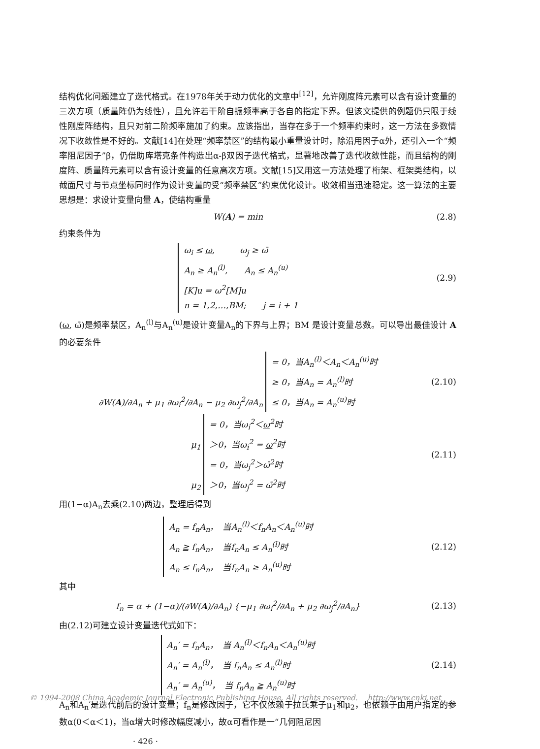结构优化问题建立了迭代格式。在1978年关于动力优化的文章中<sup>[12]</sup>，允许刚度阵元素可以含有设计变量的三次方项（质量阵仍为线性），且允许若干阶自振频率高于各自的指定下界。但该文提供的例题仍只限于线性刚度阵结构，且只对前二阶频率施加了约束。应该指出，当存在多于一个频率约束时，这一方法在多数情况下收敛性是不好的。文献[14]在处理“频率禁区”的结构最小重量设计时，除沿用因子α外，还引入一个“频率阻尼因子”β，仍借助库塔克条件构造出α-β双因子迭代格式，显著地改善了迭代收敛性能，而且结构的刚度阵、质量阵元素可以含有设计变量的任意高次方项。文献[15]又用这一方法处理了桁架、框架类结构，以截面尺寸与节点坐标同时作为设计变量的受“频率禁区”约束优化设计。收敛相当迅速稳定。这一算法的主要思想是：求设计变量向量 A，使结构重量
W(A) = min (2.8)
约束条件为
ω<sub>i</sub> ≤ ω,　　　ω<sub>j</sub> ≥ ω̄
A<sub>n</sub> ≥ A<sub>n</sub><sup>(l)</sup>,　　A<sub>n</sub> ≤ A<sub>n</sub><sup>(u)</sup>
[K]u = ω<sup>2</sup>[M]u
n = 1,2,…,BM;　　j = i + 1 (2.9)
(ω, ω̄)是频率禁区，A<sub>n</sub><sup>(l)</sup>与A<sub>n</sub><sup>(u)</sup>是设计变量A<sub>n</sub>的下界与上界；BM 是设计变量总数。可以导出最佳设计 A的必要条件
∂W(A)/∂A<sub>n</sub> + μ<sub>1</sub> ∂ω<sub>i</sub><sup>2</sup>/∂A<sub>n</sub> − μ<sub>2</sub> ∂ω<sub>j</sub><sup>2</sup>/∂A<sub>n</sub> = 0，当A<sub>n</sub><sup>(l)</sup>＜A<sub>n</sub>＜A<sub>n</sub><sup>(u)</sup>时
≥ 0，当A<sub>n</sub> = A<sub>n</sub><sup>(l)</sup>时
≤ 0，当A<sub>n</sub> = A<sub>n</sub><sup>(u)</sup>时 (2.10)
μ<sub>1</sub> = 0，当ω<sub>i</sub><sup>2</sup>＜ω<sup>2</sup>时
＞0，当ω<sub>i</sub><sup>2</sup> = ω<sup>2</sup>时
μ<sub>2</sub> = 0，当ω<sub>j</sub><sup>2</sup>＞ω̄<sup>2</sup>时
＞0，当ω<sub>j</sub><sup>2</sup> = ω̄<sup>2</sup>时 (2.11)
用(1−α)A<sub>n</sub>去乘(2.10)两边，整理后得到
A<sub>n</sub> = f<sub>n</sub>A<sub>n</sub>，　当A<sub>n</sub><sup>(l)</sup>＜f<sub>n</sub>A<sub>n</sub>＜A<sub>n</sub><sup>(u)</sup>时
A<sub>n</sub> ≧ f<sub>n</sub>A<sub>n</sub>，　当f<sub>n</sub>A<sub>n</sub> ≤ A<sub>n</sub><sup>(l)</sup>时
A<sub>n</sub> ≤ f<sub>n</sub>A<sub>n</sub>，　当f<sub>n</sub>A<sub>n</sub> ≥ A<sub>n</sub><sup>(u)</sup>时 (2.12)
其中
f<sub>n</sub> = α + (1−α)/(∂W(A)/∂A<sub>n</sub>) {−μ<sub>1</sub> ∂ω<sub>i</sub><sup>2</sup>/∂A<sub>n</sub> + μ<sub>2</sub> ∂ω<sub>j</sub><sup>2</sup>/∂A<sub>n</sub>} (2.13)
由(2.12)可建立设计变量迭代式如下：
A<sub>n</sub>′ = f<sub>n</sub>A<sub>n</sub>，　当 A<sub>n</sub><sup>(l)</sup>＜f<sub>n</sub>A<sub>n</sub>＜A<sub>n</sub><sup>(u)</sup>时
A<sub>n</sub>′ = A<sub>n</sub><sup>(l)</sup>，　当 f<sub>n</sub>A<sub>n</sub> ≤ A<sub>n</sub><sup>(l)</sup>时
A<sub>n</sub>′ = A<sub>n</sub><sup>(u)</sup>，　当 f<sub>n</sub>A<sub>n</sub> ≧ A<sub>n</sub><sup>(u)</sup>时 (2.14)
A<sub>n</sub>和A<sub>n</sub>′是迭代前后的设计变量；f<sub>n</sub>是修改因子，它不仅依赖于拉氏乘子μ<sub>1</sub>和μ<sub>2</sub>，也依赖于由用户指定的参数α(0＜α＜1)，当α增大时修改幅度减小，故α可看作是一“几何阻尼因
· 426 ·
© 1994-2008 China Academic Journal Electronic Publishing House. All rights reserved.　 http://www.cnki.net